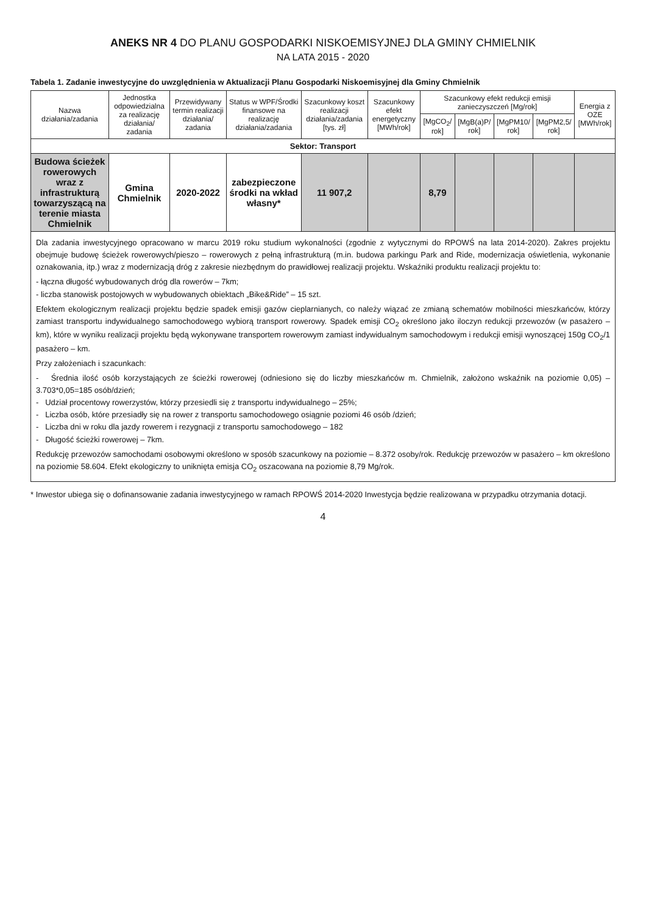ANEKS NR 4 DO PLANU GOSPODARKI NISKOEMISYJNEJ DLA GMINY CHMIELNIK
NA LATA 2015 - 2020
Tabela 1. Zadanie inwestycyjne do uwzględnienia w Aktualizacji Planu Gospodarki Niskoemisyjnej dla Gminy Chmielnik
| Nazwa działania/zadania | Jednostka odpowiedzialna za realizację działania/ zadania | Przewidywany termin realizacji działania/ zadania | Status w WPF/Środki finansowe na realizację działania/zadania | Szacunkowy koszt realizacji działania/zadania [tys. zł] | Szacunkowy efekt energetyczny [MWh/rok] | Szacunkowy efekt redukcji emisji zanieczyszczeń [Mg/rok] | | | | Energia z OZE [MWh/rok] |
| --- | --- | --- | --- | --- | --- | --- | --- | --- | --- | --- |
| | | | | | | [MgCO<sub>2</sub>/ rok] | [MgB(a)P/ rok] | [MgPM10/ rok] | [MgPM2,5/ rok] | |
| Sektor: Transport | | | | | | | | | | |
| Budowa ścieżek rowerowych wraz z infrastrukturą towarzyszącą na terenie miasta Chmielnik | Gmina Chmielnik | 2020-2022 | zabezpieczone środki na wkład własny* | 11 907,2 | | 8,79 | | | | |
Dla zadania inwestycyjnego opracowano w marcu 2019 roku studium wykonalności (zgodnie z wytycznymi do RPOWŚ na lata 2014-2020). Zakres projektu obejmuje budowę ścieżek rowerowych/pieszo – rowerowych z pełną infrastrukturą (m.in. budowa parkingu Park and Ride, modernizacja oświetlenia, wykonanie oznakowania, itp.) wraz z modernizacją dróg z zakresie niezbędnym do prawidłowej realizacji projektu. Wskaźniki produktu realizacji projektu to:
- łączna długość wybudowanych dróg dla rowerów – 7km;
- liczba stanowisk postojowych w wybudowanych obiektach „Bike&Ride” – 15 szt.
Efektem ekologicznym realizacji projektu będzie spadek emisji gazów cieplarnianych, co należy wiązać ze zmianą schematów mobilności mieszkańców, którzy zamiast transportu indywidualnego samochodowego wybiorą transport rowerowy. Spadek emisji CO<sub>2</sub> określono jako iloczyn redukcji przewozów (w pasażero – km), które w wyniku realizacji projektu będą wykonywane transportem rowerowym zamiast indywidualnym samochodowym i redukcji emisji wynoszącej 150g CO<sub>2</sub>/1 pasażero – km.
Przy założeniach i szacunkach:
- Średnia ilość osób korzystających ze ścieżki rowerowej (odniesiono się do liczby mieszkańców m. Chmielnik, założono wskaźnik na poziomie 0,05) – 3.703*0,05=185 osób/dzień;
- Udział procentowy rowerzystów, którzy przesiedli się z transportu indywidualnego – 25%;
- Liczba osób, które przesiadły się na rower z transportu samochodowego osiągnie poziomi 46 osób /dzień;
- Liczba dni w roku dla jazdy rowerem i rezygnacji z transportu samochodowego – 182
- Długość ścieżki rowerowej – 7km.
Redukcję przewozów samochodami osobowymi określono w sposób szacunkowy na poziomie – 8.372 osoby/rok. Redukcję przewozów w pasażero – km określono na poziomie 58.604. Efekt ekologiczny to uniknięta emisja CO<sub>2</sub> oszacowana na poziomie 8,79 Mg/rok.
* Inwestor ubiega się o dofinansowanie zadania inwestycyjnego w ramach RPOWŚ 2014-2020 Inwestycja będzie realizowana w przypadku otrzymania dotacji.
4